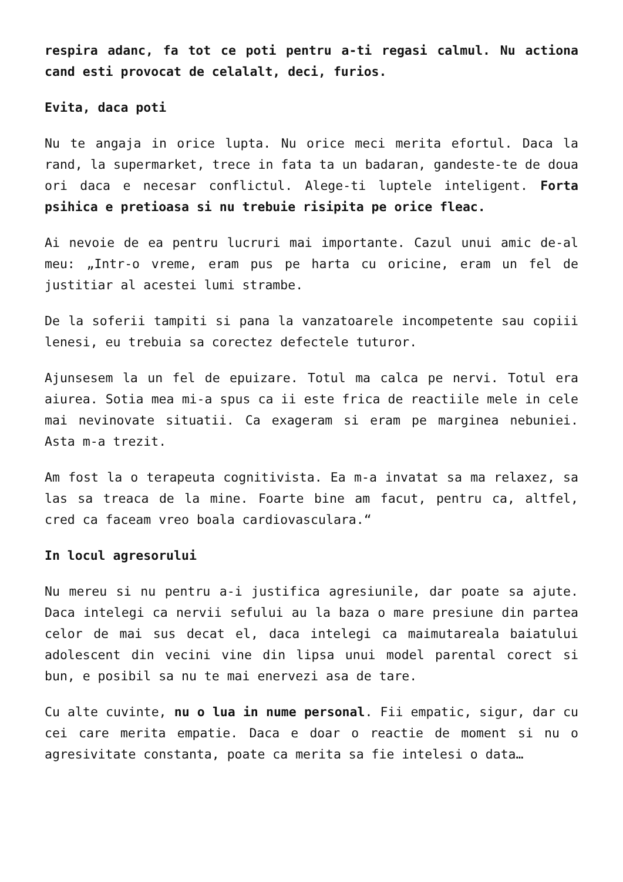respira adanc, fa tot ce poti pentru a-ti regasi calmul. Nu actiona cand esti provocat de celalalt, deci, furios.
Evita, daca poti
Nu te angaja in orice lupta. Nu orice meci merita efortul. Daca la rand, la supermarket, trece in fata ta un badaran, gandeste-te de doua ori daca e necesar conflictul. Alege-ti luptele inteligent. Forta psihica e pretioasa si nu trebuie risipita pe orice fleac.
Ai nevoie de ea pentru lucruri mai importante. Cazul unui amic de-al meu: „Intr-o vreme, eram pus pe harta cu oricine, eram un fel de justitiar al acestei lumi strambe.
De la soferii tampiti si pana la vanzatoarele incompetente sau copiii lenesi, eu trebuia sa corectez defectele tuturor.
Ajunsesem la un fel de epuizare. Totul ma calca pe nervi. Totul era aiurea. Sotia mea mi-a spus ca ii este frica de reactiile mele in cele mai nevinovate situatii. Ca exageram si eram pe marginea nebuniei. Asta m-a trezit.
Am fost la o terapeuta cognitivista. Ea m-a invatat sa ma relaxez, sa las sa treaca de la mine. Foarte bine am facut, pentru ca, altfel, cred ca faceam vreo boala cardiovasculara.“
In locul agresorului
Nu mereu si nu pentru a-i justifica agresiunile, dar poate sa ajute. Daca intelegi ca nervii sefului au la baza o mare presiune din partea celor de mai sus decat el, daca intelegi ca maimutareala baiatului adolescent din vecini vine din lipsa unui model parental corect si bun, e posibil sa nu te mai enervezi asa de tare.
Cu alte cuvinte, nu o lua in nume personal. Fii empatic, sigur, dar cu cei care merita empatie. Daca e doar o reactie de moment si nu o agresivitate constanta, poate ca merita sa fie intelesi o data…